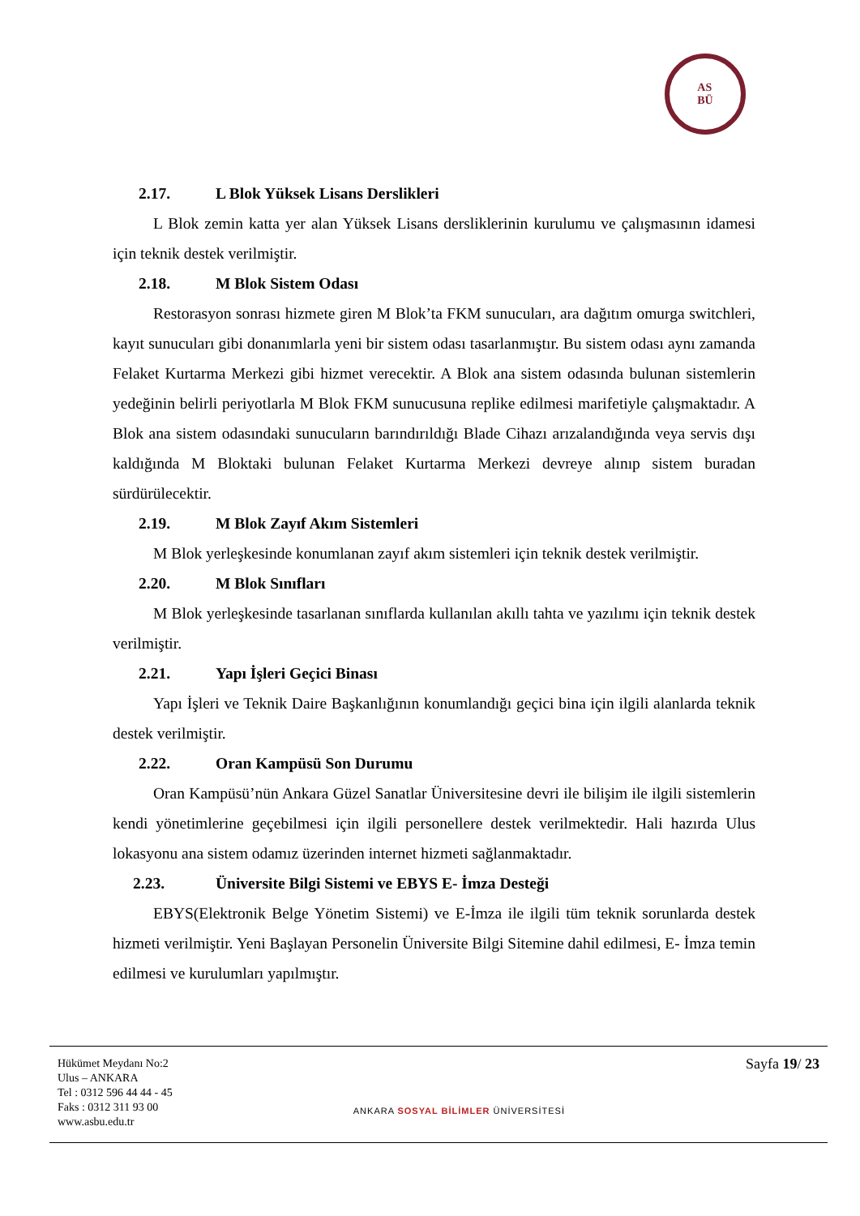AS
BÜ
2.17. L Blok Yüksek Lisans Derslikleri
L Blok zemin katta yer alan Yüksek Lisans dersliklerinin kurulumu ve çalışmasının idamesi için teknik destek verilmiştir.
2.18. M Blok Sistem Odası
Restorasyon sonrası hizmete giren M Blok’ta FKM sunucuları, ara dağıtım omurga switchleri, kayıt sunucuları gibi donanımlarla yeni bir sistem odası tasarlanmıştır. Bu sistem odası aynı zamanda Felaket Kurtarma Merkezi gibi hizmet verecektir. A Blok ana sistem odasında bulunan sistemlerin yedeğinin belirli periyotlarla M Blok FKM sunucusuna replike edilmesi marifetiyle çalışmaktadır. A Blok ana sistem odasındaki sunucuların barındırıldığı Blade Cihazı arızalandığında veya servis dışı kaldığında M Bloktaki bulunan Felaket Kurtarma Merkezi devreye alınıp sistem buradan sürdürülecektir.
2.19. M Blok Zayıf Akım Sistemleri
M Blok yerleşkesinde konumlanan zayıf akım sistemleri için teknik destek verilmiştir.
2.20. M Blok Sınıfları
M Blok yerleşkesinde tasarlanan sınıflarda kullanılan akıllı tahta ve yazılımı için teknik destek verilmiştir.
2.21. Yapı İşleri Geçici Binası
Yapı İşleri ve Teknik Daire Başkanlığının konumlandığı geçici bina için ilgili alanlarda teknik destek verilmiştir.
2.22. Oran Kampüsü Son Durumu
Oran Kampüsü’nün Ankara Güzel Sanatlar Üniversitesine devri ile bilişim ile ilgili sistemlerin kendi yönetimlerine geçebilmesi için ilgili personellere destek verilmektedir. Hali hazırda Ulus lokasyonu ana sistem odamız üzerinden internet hizmeti sağlanmaktadır.
2.23. Üniversite Bilgi Sistemi ve EBYS E- İmza Desteği
EBYS(Elektronik Belge Yönetim Sistemi) ve E-İmza ile ilgili tüm teknik sorunlarda destek hizmeti verilmiştir. Yeni Başlayan Personelin Üniversite Bilgi Sitemine dahil edilmesi, E- İmza temin edilmesi ve kurulumları yapılmıştır.
Hükümet Meydanı No:2
Ulus – ANKARA
Tel : 0312 596 44 44 - 45
Faks : 0312 311 93 00
www.asbu.edu.tr
ANKARA SOSYAL BİLİMLER ÜNİVERSİTESİ
Sayfa 19/ 23